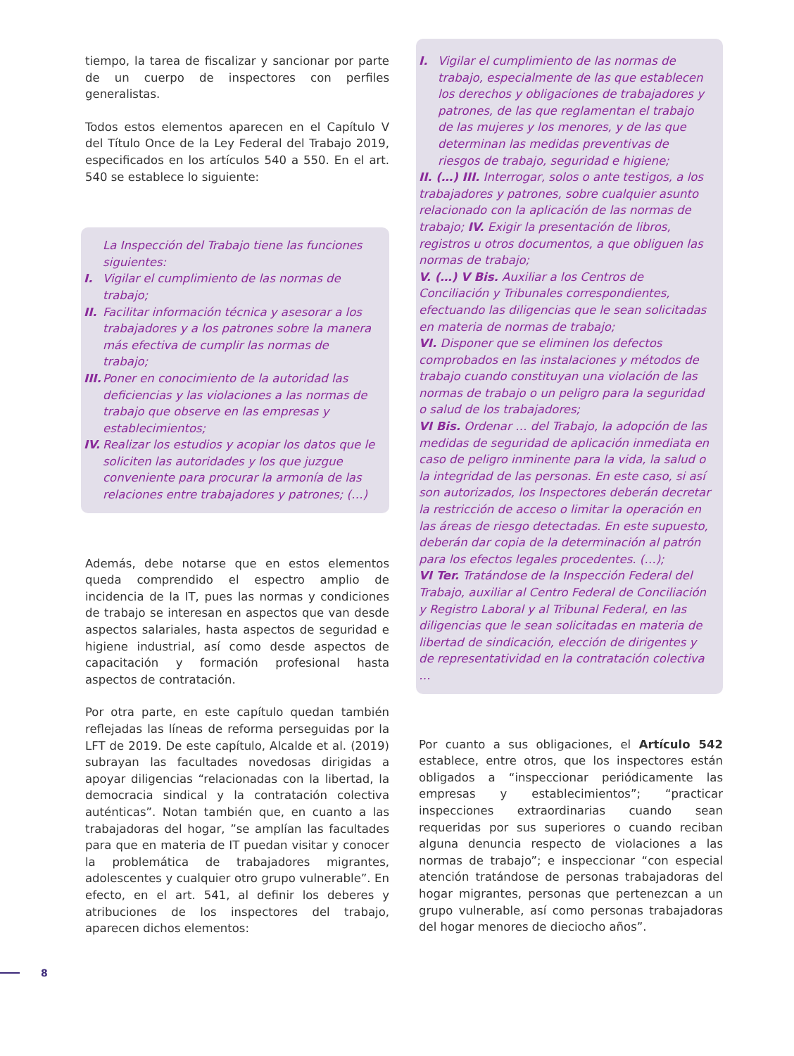tiempo, la tarea de fiscalizar y sancionar por parte de un cuerpo de inspectores con perfiles generalistas.
Todos estos elementos aparecen en el Capítulo V del Título Once de la Ley Federal del Trabajo 2019, especificados en los artículos 540 a 550. En el art. 540 se establece lo siguiente:
La Inspección del Trabajo tiene las funciones siguientes:
I. Vigilar el cumplimiento de las normas de trabajo;
II. Facilitar información técnica y asesorar a los trabajadores y a los patrones sobre la manera más efectiva de cumplir las normas de trabajo;
III. Poner en conocimiento de la autoridad las deficiencias y las violaciones a las normas de trabajo que observe en las empresas y establecimientos;
IV. Realizar los estudios y acopiar los datos que le soliciten las autoridades y los que juzgue conveniente para procurar la armonía de las relaciones entre trabajadores y patrones; (…)
Además, debe notarse que en estos elementos queda comprendido el espectro amplio de incidencia de la IT, pues las normas y condiciones de trabajo se interesan en aspectos que van desde aspectos salariales, hasta aspectos de seguridad e higiene industrial, así como desde aspectos de capacitación y formación profesional hasta aspectos de contratación.
Por otra parte, en este capítulo quedan también reflejadas las líneas de reforma perseguidas por la LFT de 2019. De este capítulo, Alcalde et al. (2019) subrayan las facultades novedosas dirigidas a apoyar diligencias “relacionadas con la libertad, la democracia sindical y la contratación colectiva auténticas”. Notan también que, en cuanto a las trabajadoras del hogar, ”se amplían las facultades para que en materia de IT puedan visitar y conocer la problemática de trabajadores migrantes, adolescentes y cualquier otro grupo vulnerable”. En efecto, en el art. 541, al definir los deberes y atribuciones de los inspectores del trabajo, aparecen dichos elementos:
I. Vigilar el cumplimiento de las normas de trabajo, especialmente de las que establecen los derechos y obligaciones de trabajadores y patrones, de las que reglamentan el trabajo de las mujeres y los menores, y de las que determinan las medidas preventivas de riesgos de trabajo, seguridad e higiene;
II. (…) III. Interrogar, solos o ante testigos, a los trabajadores y patrones, sobre cualquier asunto relacionado con la aplicación de las normas de trabajo; IV. Exigir la presentación de libros, registros u otros documentos, a que obliguen las normas de trabajo;
V. (…) V Bis. Auxiliar a los Centros de Conciliación y Tribunales correspondientes, efectuando las diligencias que le sean solicitadas en materia de normas de trabajo;
VI. Disponer que se eliminen los defectos comprobados en las instalaciones y métodos de trabajo cuando constituyan una violación de las normas de trabajo o un peligro para la seguridad o salud de los trabajadores;
VI Bis. Ordenar … del Trabajo, la adopción de las medidas de seguridad de aplicación inmediata en caso de peligro inminente para la vida, la salud o la integridad de las personas. En este caso, si así son autorizados, los Inspectores deberán decretar la restricción de acceso o limitar la operación en las áreas de riesgo detectadas. En este supuesto, deberán dar copia de la determinación al patrón para los efectos legales procedentes. (…);
VI Ter. Tratándose de la Inspección Federal del Trabajo, auxiliar al Centro Federal de Conciliación y Registro Laboral y al Tribunal Federal, en las diligencias que le sean solicitadas en materia de libertad de sindicación, elección de dirigentes y de representatividad en la contratación colectiva …
Por cuanto a sus obligaciones, el Artículo 542 establece, entre otros, que los inspectores están obligados a “inspeccionar periódicamente las empresas y establecimientos”; “practicar inspecciones extraordinarias cuando sean requeridas por sus superiores o cuando reciban alguna denuncia respecto de violaciones a las normas de trabajo”; e inspeccionar “con especial atención tratándose de personas trabajadoras del hogar migrantes, personas que pertenezcan a un grupo vulnerable, así como personas trabajadoras del hogar menores de dieciocho años”.
8